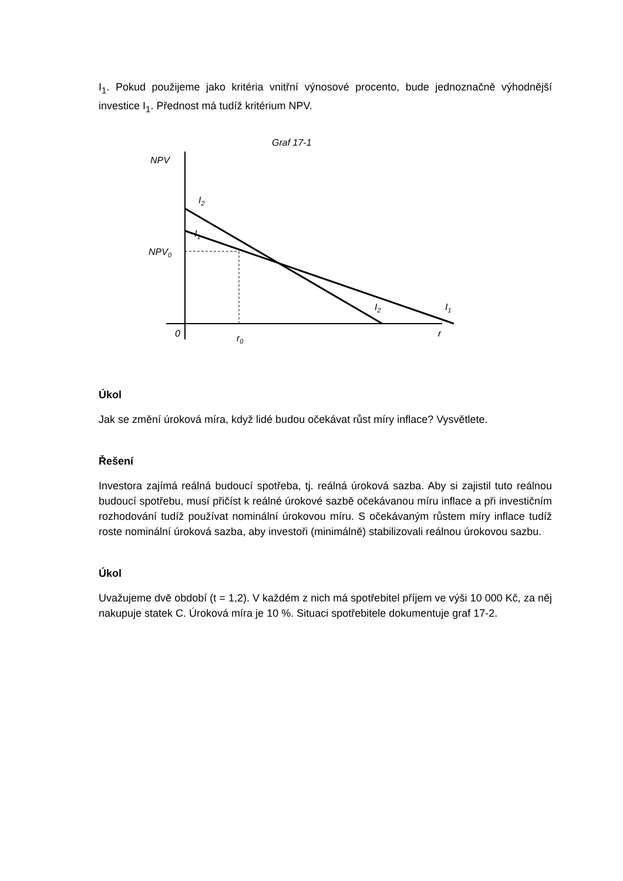I<sub>1</sub>. Pokud použijeme jako kritéria vnitřní výnosové procento, bude jednoznačně výhodnější investice I<sub>1</sub>. Přednost má tudíž kritérium NPV.
Graf 17-1
NPV
NPV0
I2
I1
I2
I1
0
r0
r
Úkol
Jak se změní úroková míra, když lidé budou očekávat růst míry inflace? Vysvětlete.
Řešení
Investora zajímá reálná budoucí spotřeba, tj. reálná úroková sazba. Aby si zajistil tuto reálnou budoucí spotřebu, musí přičíst k reálné úrokové sazbě očekávanou míru inflace a při investičním rozhodování tudíž používat nominální úrokovou míru. S očekávaným růstem míry inflace tudíž roste nominální úroková sazba, aby investoři (minimálně) stabilizovali reálnou úrokovou sazbu.
Úkol
Uvažujeme dvě období (t = 1,2). V každém z nich má spotřebitel příjem ve výši 10 000 Kč, za něj nakupuje statek C. Úroková míra je 10 %. Situaci spotřebitele dokumentuje graf 17-2.